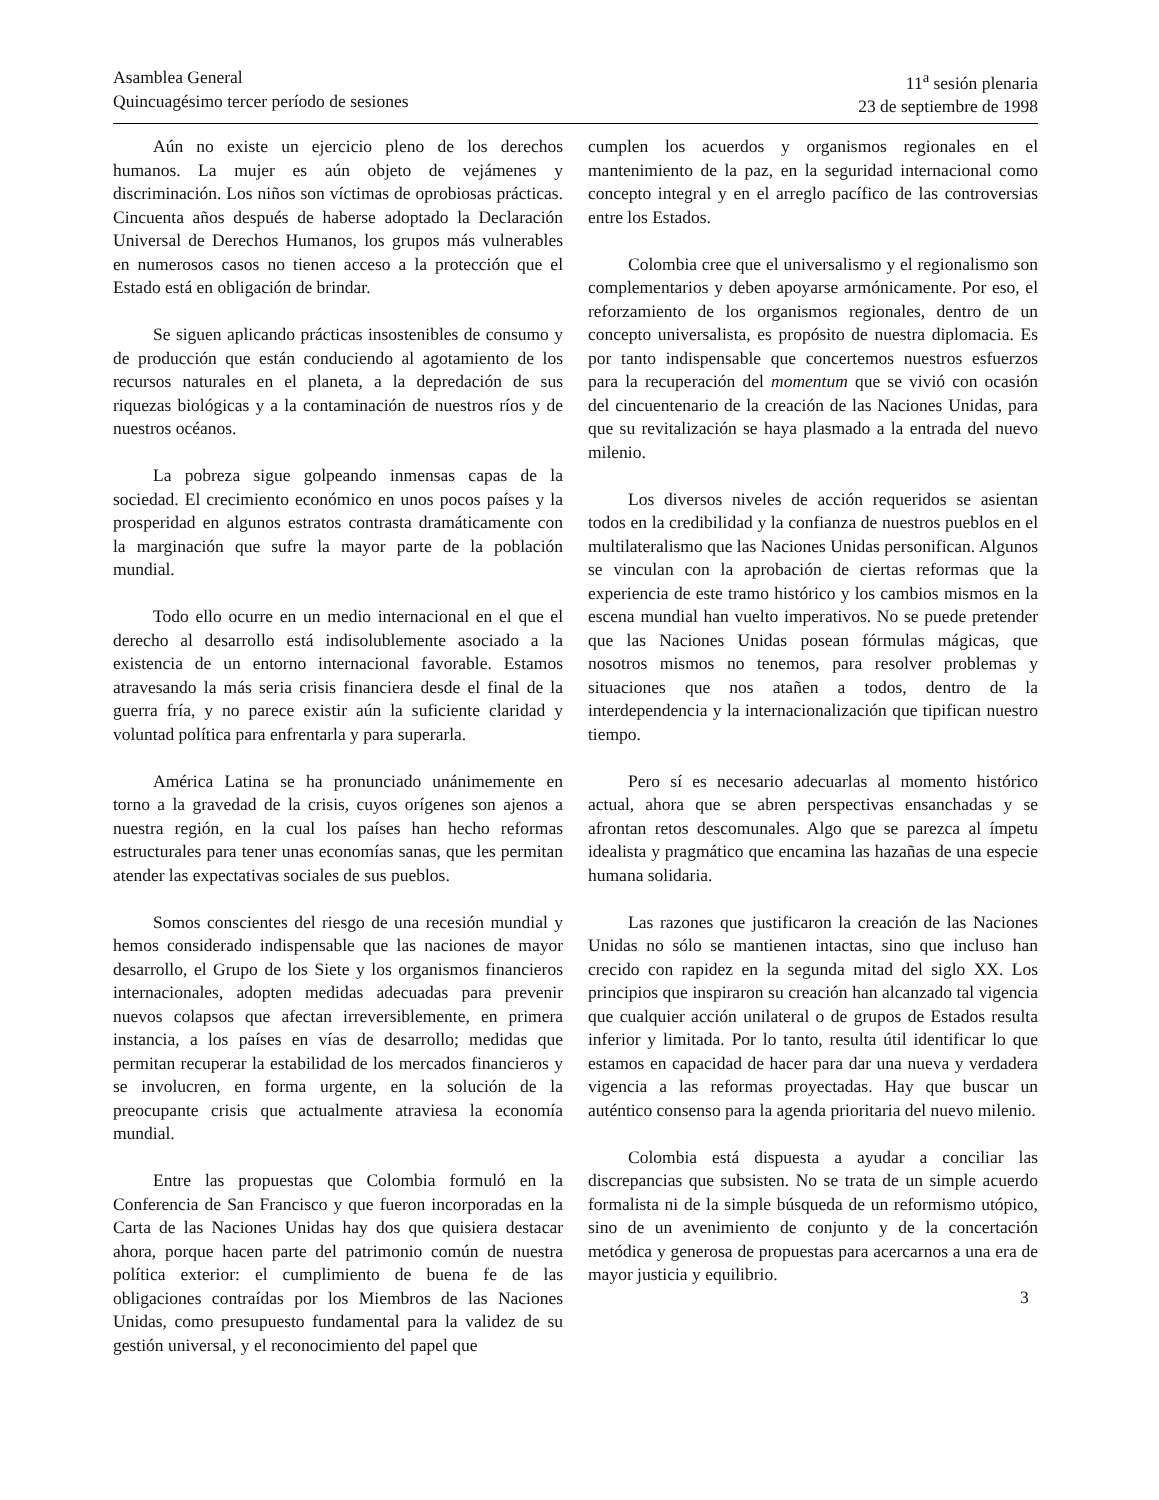Asamblea General
Quincuagésimo tercer período de sesiones
11<sup>a</sup> sesión plenaria
23 de septiembre de 1998
Aún no existe un ejercicio pleno de los derechos humanos. La mujer es aún objeto de vejámenes y discriminación. Los niños son víctimas de oprobiosas prácticas. Cincuenta años después de haberse adoptado la Declaración Universal de Derechos Humanos, los grupos más vulnerables en numerosos casos no tienen acceso a la protección que el Estado está en obligación de brindar.
Se siguen aplicando prácticas insostenibles de consumo y de producción que están conduciendo al agotamiento de los recursos naturales en el planeta, a la depredación de sus riquezas biológicas y a la contaminación de nuestros ríos y de nuestros océanos.
La pobreza sigue golpeando inmensas capas de la sociedad. El crecimiento económico en unos pocos países y la prosperidad en algunos estratos contrasta dramáticamente con la marginación que sufre la mayor parte de la población mundial.
Todo ello ocurre en un medio internacional en el que el derecho al desarrollo está indisolublemente asociado a la existencia de un entorno internacional favorable. Estamos atravesando la más seria crisis financiera desde el final de la guerra fría, y no parece existir aún la suficiente claridad y voluntad política para enfrentarla y para superarla.
América Latina se ha pronunciado unánimemente en torno a la gravedad de la crisis, cuyos orígenes son ajenos a nuestra región, en la cual los países han hecho reformas estructurales para tener unas economías sanas, que les permitan atender las expectativas sociales de sus pueblos.
Somos conscientes del riesgo de una recesión mundial y hemos considerado indispensable que las naciones de mayor desarrollo, el Grupo de los Siete y los organismos financieros internacionales, adopten medidas adecuadas para prevenir nuevos colapsos que afectan irreversiblemente, en primera instancia, a los países en vías de desarrollo; medidas que permitan recuperar la estabilidad de los mercados financieros y se involucren, en forma urgente, en la solución de la preocupante crisis que actualmente atraviesa la economía mundial.
Entre las propuestas que Colombia formuló en la Conferencia de San Francisco y que fueron incorporadas en la Carta de las Naciones Unidas hay dos que quisiera destacar ahora, porque hacen parte del patrimonio común de nuestra política exterior: el cumplimiento de buena fe de las obligaciones contraídas por los Miembros de las Naciones Unidas, como presupuesto fundamental para la validez de su gestión universal, y el reconocimiento del papel que
cumplen los acuerdos y organismos regionales en el mantenimiento de la paz, en la seguridad internacional como concepto integral y en el arreglo pacífico de las controversias entre los Estados.
Colombia cree que el universalismo y el regionalismo son complementarios y deben apoyarse armónicamente. Por eso, el reforzamiento de los organismos regionales, dentro de un concepto universalista, es propósito de nuestra diplomacia. Es por tanto indispensable que concertemos nuestros esfuerzos para la recuperación del momentum que se vivió con ocasión del cincuentenario de la creación de las Naciones Unidas, para que su revitalización se haya plasmado a la entrada del nuevo milenio.
Los diversos niveles de acción requeridos se asientan todos en la credibilidad y la confianza de nuestros pueblos en el multilateralismo que las Naciones Unidas personifican. Algunos se vinculan con la aprobación de ciertas reformas que la experiencia de este tramo histórico y los cambios mismos en la escena mundial han vuelto imperativos. No se puede pretender que las Naciones Unidas posean fórmulas mágicas, que nosotros mismos no tenemos, para resolver problemas y situaciones que nos atañen a todos, dentro de la interdependencia y la internacionalización que tipifican nuestro tiempo.
Pero sí es necesario adecuarlas al momento histórico actual, ahora que se abren perspectivas ensanchadas y se afrontan retos descomunales. Algo que se parezca al ímpetu idealista y pragmático que encamina las hazañas de una especie humana solidaria.
Las razones que justificaron la creación de las Naciones Unidas no sólo se mantienen intactas, sino que incluso han crecido con rapidez en la segunda mitad del siglo XX. Los principios que inspiraron su creación han alcanzado tal vigencia que cualquier acción unilateral o de grupos de Estados resulta inferior y limitada. Por lo tanto, resulta útil identificar lo que estamos en capacidad de hacer para dar una nueva y verdadera vigencia a las reformas proyectadas. Hay que buscar un auténtico consenso para la agenda prioritaria del nuevo milenio.
Colombia está dispuesta a ayudar a conciliar las discrepancias que subsisten. No se trata de un simple acuerdo formalista ni de la simple búsqueda de un reformismo utópico, sino de un avenimiento de conjunto y de la concertación metódica y generosa de propuestas para acercarnos a una era de mayor justicia y equilibrio.
3